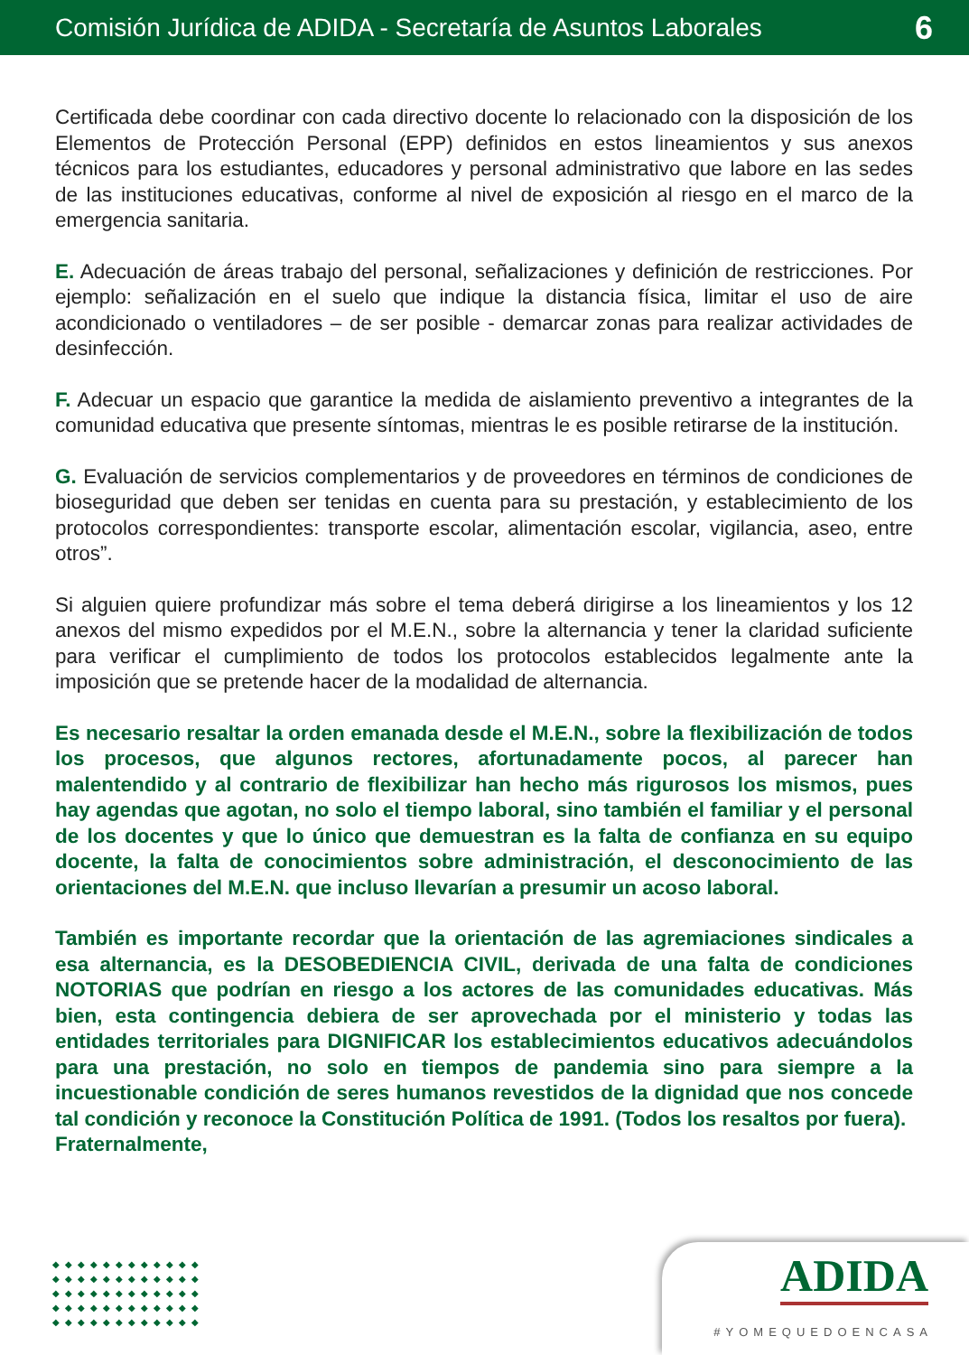Comisión Jurídica de ADIDA - Secretaría de Asuntos Laborales 6
Certificada debe coordinar con cada directivo docente lo relacionado con la disposición de los Elementos de Protección Personal (EPP) definidos en estos lineamientos y sus anexos técnicos para los estudiantes, educadores y personal administrativo que labore en las sedes de las instituciones educativas, conforme al nivel de exposición al riesgo en el marco de la emergencia sanitaria.
E. Adecuación de áreas trabajo del personal, señalizaciones y definición de restricciones. Por ejemplo: señalización en el suelo que indique la distancia física, limitar el uso de aire acondicionado o ventiladores – de ser posible - demarcar zonas para realizar actividades de desinfección.
F. Adecuar un espacio que garantice la medida de aislamiento preventivo a integrantes de la comunidad educativa que presente síntomas, mientras le es posible retirarse de la institución.
G. Evaluación de servicios complementarios y de proveedores en términos de condiciones de bioseguridad que deben ser tenidas en cuenta para su prestación, y establecimiento de los protocolos correspondientes: transporte escolar, alimentación escolar, vigilancia, aseo, entre otros”.
Si alguien quiere profundizar más sobre el tema deberá dirigirse a los lineamientos y los 12 anexos del mismo expedidos por el M.E.N., sobre la alternancia y tener la claridad suficiente para verificar el cumplimiento de todos los protocolos establecidos legalmente ante la imposición que se pretende hacer de la modalidad de alternancia.
Es necesario resaltar la orden emanada desde el M.E.N., sobre la flexibilización de todos los procesos, que algunos rectores, afortunadamente pocos, al parecer han malentendido y al contrario de flexibilizar han hecho más rigurosos los mismos, pues hay agendas que agotan, no solo el tiempo laboral, sino también el familiar y el personal de los docentes y que lo único que demuestran es la falta de confianza en su equipo docente, la falta de conocimientos sobre administración, el desconocimiento de las orientaciones del M.E.N. que incluso llevarían a presumir un acoso laboral.
También es importante recordar que la orientación de las agremiaciones sindicales a esa alternancia, es la DESOBEDIENCIA CIVIL, derivada de una falta de condiciones NOTORIAS que podrían en riesgo a los actores de las comunidades educativas. Más bien, esta contingencia debiera de ser aprovechada por el ministerio y todas las entidades territoriales para DIGNIFICAR los establecimientos educativos adecuándolos para una prestación, no solo en tiempos de pandemia sino para siempre a la incuestionable condición de seres humanos revestidos de la dignidad que nos concede tal condición y reconoce la Constitución Política de 1991. (Todos los resaltos por fuera).
Fraternalmente,
◆◆◆◆◆◆◆◆◆◆◆◆ ◆◆◆◆◆◆◆◆◆◆◆◆ ◆◆◆◆◆◆◆◆◆◆◆◆ ◆◆◆◆◆◆◆◆◆◆◆◆ ◆◆◆◆◆◆◆◆◆◆◆◆
ADIDA
#YOMEQUEDOENCASA